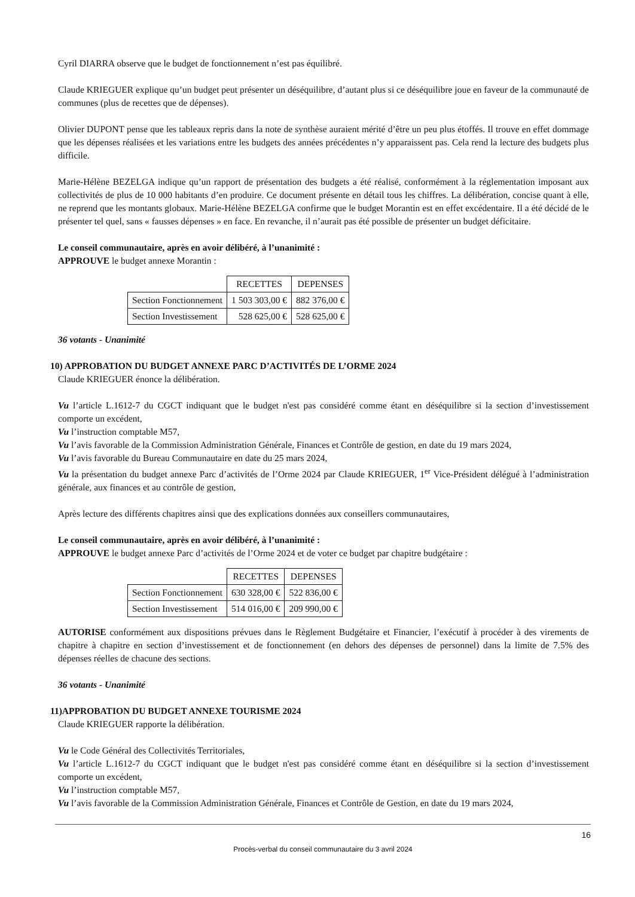Cyril DIARRA observe que le budget de fonctionnement n’est pas équilibré.
Claude KRIEGUER explique qu’un budget peut présenter un déséquilibre, d’autant plus si ce déséquilibre joue en faveur de la communauté de communes (plus de recettes que de dépenses).
Olivier DUPONT pense que les tableaux repris dans la note de synthèse auraient mérité d’être un peu plus étoffés. Il trouve en effet dommage que les dépenses réalisées et les variations entre les budgets des années précédentes n’y apparaissent pas. Cela rend la lecture des budgets plus difficile.
Marie-Hélène BEZELGA indique qu’un rapport de présentation des budgets a été réalisé, conformément à la réglementation imposant aux collectivités de plus de 10 000 habitants d’en produire. Ce document présente en détail tous les chiffres. La délibération, concise quant à elle, ne reprend que les montants globaux. Marie-Hélène BEZELGA confirme que le budget Morantin est en effet excédentaire. Il a été décidé de le présenter tel quel, sans « fausses dépenses » en face. En revanche, il n’aurait pas été possible de présenter un budget déficitaire.
Le conseil communautaire, après en avoir délibéré, à l’unanimité :
APPROUVE le budget annexe Morantin :
| | RECETTES | DEPENSES |
| Section Fonctionnement | 1 503 303,00 € | 882 376,00 € |
| Section Investissement | 528 625,00 € | 528 625,00 € |
36 votants - Unanimité
10) APPROBATION DU BUDGET ANNEXE PARC D’ACTIVITÉS DE L’ORME 2024
Claude KRIEGUER énonce la délibération.
Vu l’article L.1612-7 du CGCT indiquant que le budget n'est pas considéré comme étant en déséquilibre si la section d’investissement comporte un excédent,
Vu l’instruction comptable M57,
Vu l’avis favorable de la Commission Administration Générale, Finances et Contrôle de gestion, en date du 19 mars 2024,
Vu l’avis favorable du Bureau Communautaire en date du 25 mars 2024,
Vu la présentation du budget annexe Parc d’activités de l’Orme 2024 par Claude KRIEGUER, 1<sup>er</sup> Vice-Président délégué à l’administration générale, aux finances et au contrôle de gestion,
Après lecture des différents chapitres ainsi que des explications données aux conseillers communautaires,
Le conseil communautaire, après en avoir délibéré, à l’unanimité :
APPROUVE le budget annexe Parc d’activités de l’Orme 2024 et de voter ce budget par chapitre budgétaire :
| | RECETTES | DEPENSES |
| Section Fonctionnement | 630 328,00 € | 522 836,00 € |
| Section Investissement | 514 016,00 € | 209 990,00 € |
AUTORISE conformément aux dispositions prévues dans le Règlement Budgétaire et Financier, l’exécutif à procéder à des virements de chapitre à chapitre en section d’investissement et de fonctionnement (en dehors des dépenses de personnel) dans la limite de 7.5% des dépenses réelles de chacune des sections.
36 votants - Unanimité
11)APPROBATION DU BUDGET ANNEXE TOURISME 2024
Claude KRIEGUER rapporte la délibération.
Vu le Code Général des Collectivités Territoriales,
Vu l’article L.1612-7 du CGCT indiquant que le budget n'est pas considéré comme étant en déséquilibre si la section d’investissement comporte un excédent,
Vu l’instruction comptable M57,
Vu l’avis favorable de la Commission Administration Générale, Finances et Contrôle de Gestion, en date du 19 mars 2024,
16
Procès-verbal du conseil communautaire du 3 avril 2024